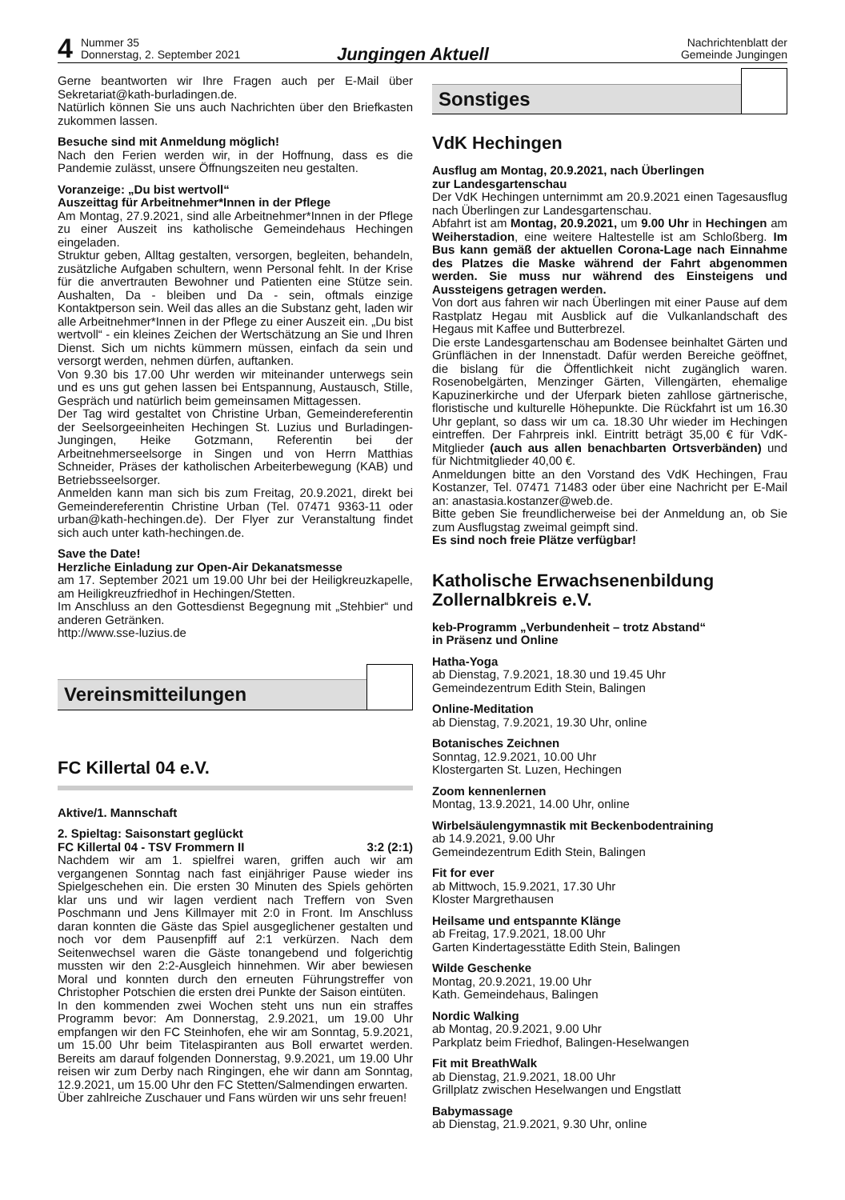4
Nummer 35
Donnerstag, 2. September 2021
Jungingen Aktuell
Nachrichtenblatt der
Gemeinde Jungingen
Gerne beantworten wir Ihre Fragen auch per E-Mail über Sekretariat@kath-burladingen.de.
Natürlich können Sie uns auch Nachrichten über den Briefkasten zukommen lassen.
Besuche sind mit Anmeldung möglich!
Nach den Ferien werden wir, in der Hoffnung, dass es die Pandemie zulässt, unsere Öffnungszeiten neu gestalten.
Voranzeige: „Du bist wertvoll“
Auszeittag für Arbeitnehmer*Innen in der Pflege
Am Montag, 27.9.2021, sind alle Arbeitnehmer*Innen in der Pflege zu einer Auszeit ins katholische Gemeindehaus Hechingen eingeladen.
Struktur geben, Alltag gestalten, versorgen, begleiten, behandeln, zusätzliche Aufgaben schultern, wenn Personal fehlt. In der Krise für die anvertrauten Bewohner und Patienten eine Stütze sein. Aushalten, Da - bleiben und Da - sein, oftmals einzige Kontaktperson sein. Weil das alles an die Substanz geht, laden wir alle Arbeitnehmer*Innen in der Pflege zu einer Auszeit ein. „Du bist wertvoll“ - ein kleines Zeichen der Wertschätzung an Sie und Ihren Dienst. Sich um nichts kümmern müssen, einfach da sein und versorgt werden, nehmen dürfen, auftanken.
Von 9.30 bis 17.00 Uhr werden wir miteinander unterwegs sein und es uns gut gehen lassen bei Entspannung, Austausch, Stille, Gespräch und natürlich beim gemeinsamen Mittagessen.
Der Tag wird gestaltet von Christine Urban, Gemeindereferentin der Seelsorgeeinheiten Hechingen St. Luzius und Burladingen-Jungingen, Heike Gotzmann, Referentin bei der Arbeitnehmerseelsorge in Singen und von Herrn Matthias Schneider, Präses der katholischen Arbeiterbewegung (KAB) und Betriebsseelsorger.
Anmelden kann man sich bis zum Freitag, 20.9.2021, direkt bei Gemeindereferentin Christine Urban (Tel. 07471 9363-11 oder urban@kath-hechingen.de). Der Flyer zur Veranstaltung findet sich auch unter kath-hechingen.de.
Save the Date!
Herzliche Einladung zur Open-Air Dekanatsmesse
am 17. September 2021 um 19.00 Uhr bei der Heiligkreuzkapelle, am Heiligkreuzfriedhof in Hechingen/Stetten.
Im Anschluss an den Gottesdienst Begegnung mit „Stehbier“ und anderen Getränken.
http://www.sse-luzius.de
Vereinsmitteilungen
FC Killertal 04 e.V.
Aktive/1. Mannschaft
2. Spieltag: Saisonstart geglückt
FC Killertal 04 - TSV Frommern II 3:2 (2:1)
Nachdem wir am 1. spielfrei waren, griffen auch wir am vergangenen Sonntag nach fast einjähriger Pause wieder ins Spielgeschehen ein. Die ersten 30 Minuten des Spiels gehörten klar uns und wir lagen verdient nach Treffern von Sven Poschmann und Jens Killmayer mit 2:0 in Front. Im Anschluss daran konnten die Gäste das Spiel ausgeglichener gestalten und noch vor dem Pausenpfiff auf 2:1 verkürzen. Nach dem Seitenwechsel waren die Gäste tonangebend und folgerichtig mussten wir den 2:2-Ausgleich hinnehmen. Wir aber bewiesen Moral und konnten durch den erneuten Führungstreffer von Christopher Potschien die ersten drei Punkte der Saison eintüten.
In den kommenden zwei Wochen steht uns nun ein straffes Programm bevor: Am Donnerstag, 2.9.2021, um 19.00 Uhr empfangen wir den FC Steinhofen, ehe wir am Sonntag, 5.9.2021, um 15.00 Uhr beim Titelaspiranten aus Boll erwartet werden. Bereits am darauf folgenden Donnerstag, 9.9.2021, um 19.00 Uhr reisen wir zum Derby nach Ringingen, ehe wir dann am Sonntag, 12.9.2021, um 15.00 Uhr den FC Stetten/Salmendingen erwarten.
Über zahlreiche Zuschauer und Fans würden wir uns sehr freuen!
Sonstiges
VdK Hechingen
Ausflug am Montag, 20.9.2021, nach Überlingen
zur Landesgartenschau
Der VdK Hechingen unternimmt am 20.9.2021 einen Tagesausflug nach Überlingen zur Landesgartenschau.
Abfahrt ist am Montag, 20.9.2021, um 9.00 Uhr in Hechingen am Weiherstadion, eine weitere Haltestelle ist am Schloßberg. Im Bus kann gemäß der aktuellen Corona-Lage nach Einnahme des Platzes die Maske während der Fahrt abgenommen werden. Sie muss nur während des Einsteigens und Aussteigens getragen werden.
Von dort aus fahren wir nach Überlingen mit einer Pause auf dem Rastplatz Hegau mit Ausblick auf die Vulkanlandschaft des Hegaus mit Kaffee und Butterbrezel.
Die erste Landesgartenschau am Bodensee beinhaltet Gärten und Grünflächen in der Innenstadt. Dafür werden Bereiche geöffnet, die bislang für die Öffentlichkeit nicht zugänglich waren. Rosenobelgärten, Menzinger Gärten, Villengärten, ehemalige Kapuzinerkirche und der Uferpark bieten zahllose gärtnerische, floristische und kulturelle Höhepunkte. Die Rückfahrt ist um 16.30 Uhr geplant, so dass wir um ca. 18.30 Uhr wieder im Hechingen eintreffen. Der Fahrpreis inkl. Eintritt beträgt 35,00 € für VdK-Mitglieder (auch aus allen benachbarten Ortsverbänden) und für Nichtmitglieder 40,00 €.
Anmeldungen bitte an den Vorstand des VdK Hechingen, Frau Kostanzer, Tel. 07471 71483 oder über eine Nachricht per E-Mail an: anastasia.kostanzer@web.de.
Bitte geben Sie freundlicherweise bei der Anmeldung an, ob Sie zum Ausflugstag zweimal geimpft sind.
Es sind noch freie Plätze verfügbar!
Katholische Erwachsenenbildung Zollernalbkreis e.V.
keb-Programm „Verbundenheit – trotz Abstand“
in Präsenz und Online
Hatha-Yoga
ab Dienstag, 7.9.2021, 18.30 und 19.45 Uhr
Gemeindezentrum Edith Stein, Balingen
Online-Meditation
ab Dienstag, 7.9.2021, 19.30 Uhr, online
Botanisches Zeichnen
Sonntag, 12.9.2021, 10.00 Uhr
Klostergarten St. Luzen, Hechingen
Zoom kennenlernen
Montag, 13.9.2021, 14.00 Uhr, online
Wirbelsäulengymnastik mit Beckenbodentraining
ab 14.9.2021, 9.00 Uhr
Gemeindezentrum Edith Stein, Balingen
Fit for ever
ab Mittwoch, 15.9.2021, 17.30 Uhr
Kloster Margrethausen
Heilsame und entspannte Klänge
ab Freitag, 17.9.2021, 18.00 Uhr
Garten Kindertagesstätte Edith Stein, Balingen
Wilde Geschenke
Montag, 20.9.2021, 19.00 Uhr
Kath. Gemeindehaus, Balingen
Nordic Walking
ab Montag, 20.9.2021, 9.00 Uhr
Parkplatz beim Friedhof, Balingen-Heselwangen
Fit mit BreathWalk
ab Dienstag, 21.9.2021, 18.00 Uhr
Grillplatz zwischen Heselwangen und Engstlatt
Babymassage
ab Dienstag, 21.9.2021, 9.30 Uhr, online